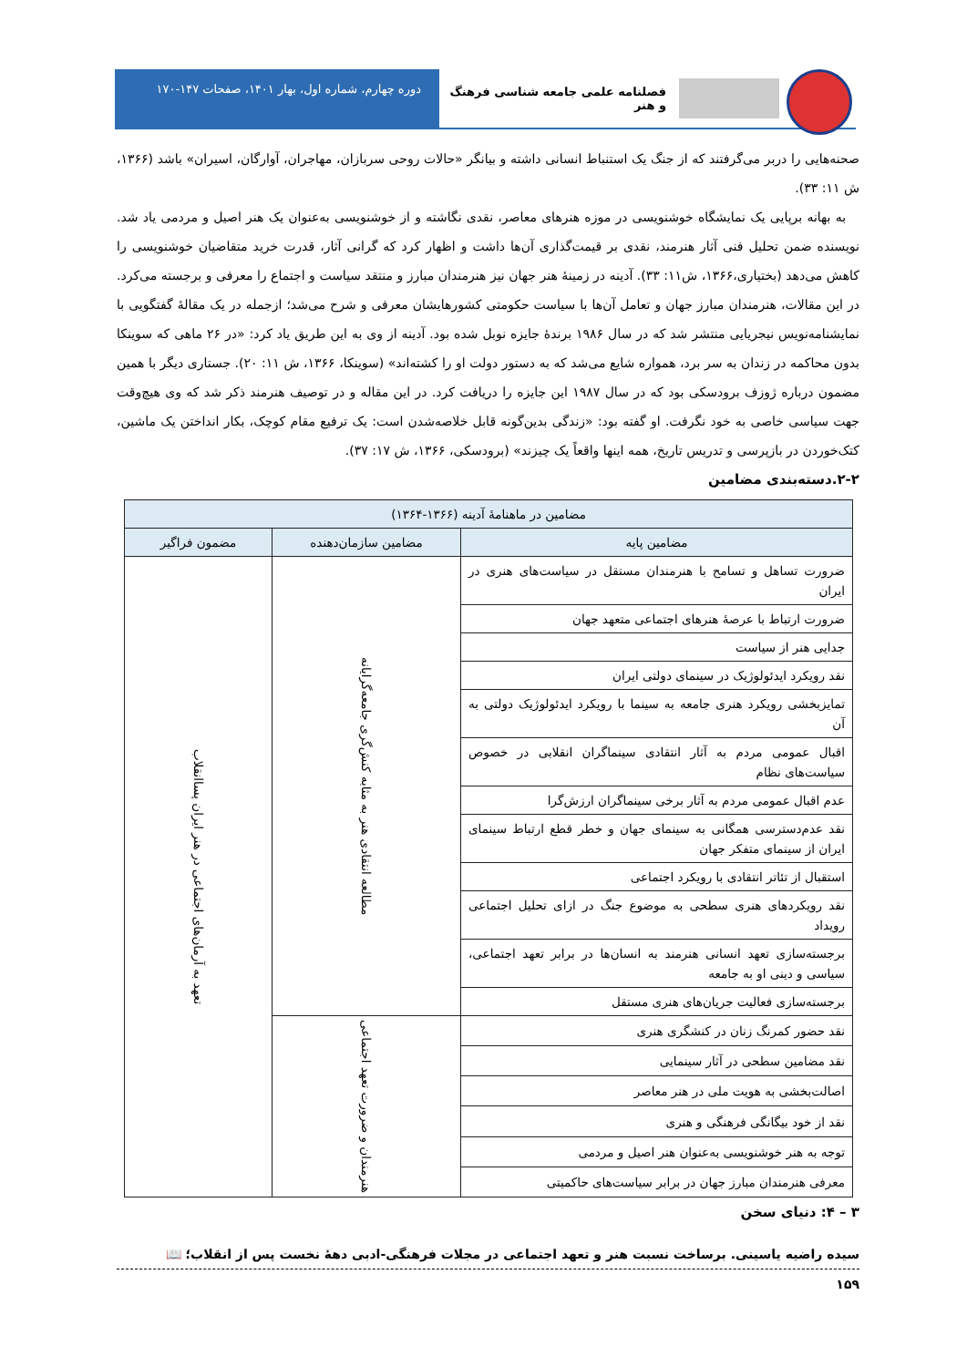فصلنامه علمی جامعه شناسی فرهنگ و هنر
دوره چهارم، شماره اول، بهار ۱۴۰۱، صفحات ۱۴۷-۱۷۰
صحنه‌هایی را دربر می‌گرفتند که از جنگ یک استنباط انسانی داشته و بیانگر «حالات روحی سربازان، مهاجران، آوارگان، اسیران» باشد (۱۳۶۶، ش ۱۱: ۳۳).
به بهانه برپایی یک نمایشگاه خوشنویسی در موزه هنرهای معاصر، نقدی نگاشته و از خوشنویسی به‌عنوان یک هنر اصیل و مردمی یاد شد. نویسنده ضمن تحلیل فنی آثار هنرمند، نقدی بر قیمت‌گذاری آن‌ها داشت و اظهار کرد که گرانی آثار، قدرت خرید متقاضیان خوشنویسی را کاهش می‌دهد (بختیاری،۱۳۶۶، ش۱۱: ۳۳). آدینه در زمینهٔ هنر جهان نیز هنرمندان مبارز و منتقد سیاست و اجتماع را معرفی و برجسته می‌کرد. در این مقالات، هنرمندان مبارز جهان و تعامل آن‌ها با سیاست حکومتی کشورهایشان معرفی و شرح می‌شد؛ ازجمله در یک مقالهٔ گفتگویی با نمایشنامه‌نویس نیجریایی منتشر شد که در سال ۱۹۸۶ برندهٔ جایزه نوبل شده بود. آدینه از وی به این طریق یاد کرد: «در ۲۶ ماهی که سوینکا بدون محاکمه در زندان به سر برد، همواره شایع می‌شد که به دستور دولت او را کشته‌اند» (سوینکا، ۱۳۶۶، ش ۱۱: ۲۰). جستاری دیگر با همین مضمون درباره ژوزف برودسکی بود که در سال ۱۹۸۷ این جایزه را دریافت کرد. در این مقاله و در توصیف هنرمند ذکر شد که وی هیچ‌وقت جهت سیاسی خاصی به خود نگرفت. او گفته بود: «زندگی بدین‌گونه قابل خلاصه‌شدن است: یک ترفیع مقام کوچک، بکار انداختن یک ماشین، کتک‌خوردن در بازپرسی و تدریس تاریخ، همه اینها واقعاً یک چیزند» (برودسکی، ۱۳۶۶، ش ۱۷: ۳۷).
۲-۲.دسته‌بندی مضامین
| مضامین در ماهنامهٔ آدینه (۱۳۶۶-۱۳۶۴) | | |
| --- | --- | --- |
| مضامین پایه | مضامین سازمان‌دهنده | مضمون فراگیر |
| ضرورت تساهل و تسامح با هنرمندان مستقل در سیاست‌های هنری در ایران | مطالعه انتقادی هنر به مثابه کنش‌گری جامعه‌گرایانه | تعهد به آرمان‌های اجتماعی در هنر ایران پساانقلاب |
| ضرورت ارتباط با عرصهٔ هنرهای اجتماعی متعهد جهان | | |
| جدایی هنر از سیاست | | |
| نقد رویکرد ایدئولوژیک در سینمای دولتی ایران | | |
| تمایزبخشی رویکرد هنری جامعه به سینما با رویکرد ایدئولوژیک دولتی به آن | | |
| اقبال عمومی مردم به آثار انتقادی سینماگران انقلابی در خصوص سیاست‌های نظام | | |
| عدم اقبال عمومی مردم به آثار برخی سینماگران ارزش‌گرا | | |
| نقد عدم‌دسترسی همگانی به سینمای جهان و خطر قطع ارتباط سینمای ایران از سینمای متفکر جهان | | |
| استقبال از تئاتر انتقادی با رویکرد اجتماعی | | |
| نقد رویکردهای هنری سطحی به موضوع جنگ در ازای تحلیل اجتماعی رویداد | | |
| برجسته‌سازی تعهد انسانی هنرمند به انسان‌ها در برابر تعهد اجتماعی، سیاسی و دینی او به جامعه | | |
| برجسته‌سازی فعالیت جریان‌های هنری مستقل | | |
| نقد حضور کمرنگ زنان در کنشگری هنری | هنرمندان و ضرورت تعهد اجتماعی | |
| نقد مضامین سطحی در آثار سینمایی | | |
| اصالت‌بخشی به هویت ملی در هنر معاصر | | |
| نقد از خود بیگانگی فرهنگی و هنری | | |
| توجه به هنر خوشنویسی به‌عنوان هنر اصیل و مردمی | | |
| معرفی هنرمندان مبارز جهان در برابر سیاست‌های حاکمیتی | | |
۳ – ۴: دنیای سخن
سیده راضیه یاسینی. برساخت نسبت هنر و تعهد اجتماعی در مجلات فرهنگی-ادبی دههٔ نخست پس از انقلاب؛ 📖
۱۵۹